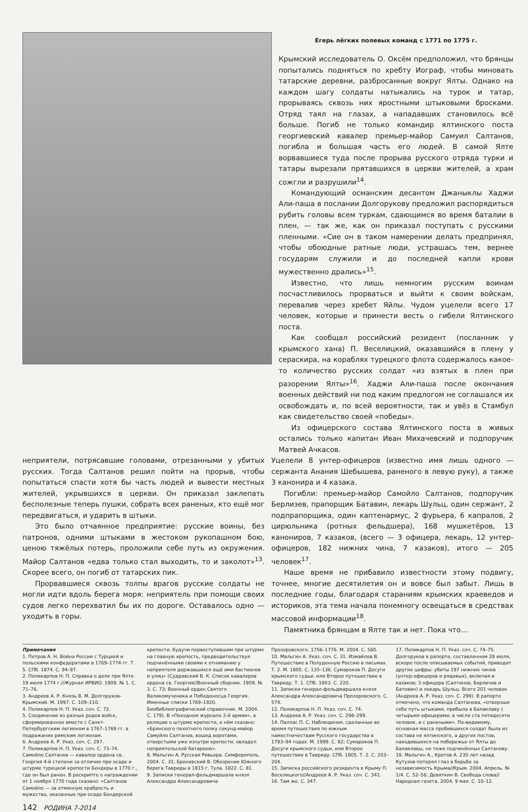Егерь лёгких полевых команд с 1771 по 1775 г.
Крымский исследователь О. Оксём предположил, что брянцы попытались подняться по хребту Иограф, чтобы миновать татарские деревни, разбросанные вокруг Ялты. Однако на каждом шагу солдаты натыкались на турок и татар, прорываясь сквозь них яростными штыковыми бросками. Отряд таял на глазах, а нападавших становилось всё больше. Погиб не только командир ялтинского поста георгиевский кавалер премьер-майор Самуил Салтанов, погибла и большая часть его людей. В самой Ялте ворвавшиеся туда после прорыва русского отряда турки и татары вырезали прятавшихся в церкви жителей, а храм сожгли и разрушили<sup>14</sup>.
Командующий османским десантом Джаныклы Хаджи Али-паша в послании Долгорукову предложил распорядиться рубить головы всем туркам, сдающимся во время баталии в плен, — так же, как он приказал поступать с русскими пленными. «Сие он в таком намерении делать предпринял, чтобы обоюдные ратные люди, устрашась тем, вернее государям служили и до последней капли крови мужественно дрались»<sup>15</sup>.
Известно, что лишь немногим русским воинам посчастливилось прорваться и выйти к своим войскам, перевалив через хребет Яйлы. Чудом уцелели всего 17 человек, которые и принести весть о гибели Ялтинского поста.
Как сообщал российский резидент (посланник у крымского хана) П. Веселицкий, оказавшийся в плену у сераскира, на кораблях турецкого флота содержалось какое-то количество русских солдат «из взятых в плен при разорении Ялты»<sup>16</sup>. Хаджи Али-паша после окончания военных действий ни под каким предлогом не соглашался их освобождать и, по всей вероятности, так и увёз в Стамбул как свидетельство своей «победы».
Из офицерского состава Ялтинского поста в живых остались только капитан Иван Михачевский и подпоручик Матвей Ачкасов.
неприятели, потрясавшие головами, отрезанными у убитых русских. Тогда Салтанов решил пойти на прорыв, чтобы попытаться спасти хотя бы часть людей и вывести местных жителей, укрывшихся в церкви. Он приказал заклепать бесполезные теперь пушки, собрать всех раненых, кто ещё мог передвигаться, и ударить в штыки.
Это было отчаянное предприятие: русские воины, без патронов, одними штыками в жестоком рукопашном бою, ценою тяжёлых потерь, проложили себе путь из окружения. Майор Салтанов «едва только стал выходить, то и заколот»<sup>13</sup>. Скорее всего, он погиб от татарских пик.
Прорвавшиеся сквозь толпы врагов русские солдаты не могли идти вдоль берега моря: неприятель при помощи своих судов легко перехватил бы их по дороге. Оставалось одно — уходить в горы.
Уцелели 8 унтер-офицеров (известно имя лишь одного — сержанта Анания Шебышева, раненого в левую руку), а также 3 канонира и 4 казака.
Погибли: премьер-майор Самойло Салтанов, подпоручик Берлизев, прапорщик Батавин, лекарь Шульц, один сержант, 2 подпрапорщика, один каптенармус, 2 фурьера, 6 капралов, 2 цирюльника (ротных фельдшера), 168 мушкетёров, 13 канониров, 7 казаков, (всего — 3 офицера, лекарь, 12 унтер-офицеров, 182 нижних чина, 7 казаков), итого — 205 человек<sup>17</sup>.
Наше время не прибавило известности этому подвигу, точнее, многие десятилетия он и вовсе был забыт. Лишь в последние годы, благодаря стараниям крымских краеведов и историков, эта тема начала понемногу освещаться в средствах массовой информации<sup>18</sup>.
Памятника брянцам в Ялте так и нет. Пока что…
Примечания
1. Петров А. Н. Война России с Турцией и польскими конфедератами в 1769–1774 гг. Т. 5. СПб. 1874. С. 94–97.
2. Поликарпов Н. П. Справка о деле при Ялте 19 июля 1774 г.//Журнал ИРВИО. 1909. № 1. С. 71–76.
3. Андреев А. Р. Князь В. М. Долгоруков-Крымский. М. 1997. С. 109–110.
4. Поликарпов Н. П. Указ. соч. С. 72.
5. Соединение из разных родов войск, сформированное вместе с Санкт-Петербургским легионом в 1767–1769 гг. в подражание римским легионам.
6. Андреев А. Р. Указ. соч. С. 297.
7. Поликарпов Н. П. Указ. соч. С. 73–74. Самойло Салтанов — кавалер ордена св. Георгия 4-й степени за отличие при осаде и штурме турецкой крепости Бендеры в 1770 г., где он был ранен. В рескрипте о награждении от 1 ноября 1770 года сказано: «Салтанов Самойло — за отменную храбрость и мужество, оказанные при осаде Бендерской
крепости, будучи первоступившим при штурме на главную крепость, предводительствуя подчинёнными своими к отниманию у неприятеля державшихся ещё ими бастионов и улиц» (Судравский В. К. Список кавалеров ордена св. Георгия//Военный сборник. 1909. № 3. С. 73; Военный орден Святого Великомученика и Победоносца Георгия. Именные списки 1769–1920. Биобиблиографический справочник. М. 2004. С. 179). В «Походном журнале 2-й армии», в реляции о штурме крепости, о нём сказано: «Брянского пехотного полку секунд-майор Самуйло Салтанов, вошед воротами, отверстыми уже изнутри крепости, овладел неприятельской батареею».
8. Мальгин А. Русская Ривьера. Симферополь. 2004. С. 31; Броневский В. Обозрение Южного берега Тавриды в 1815 г. Тула. 1822. С. 81.
9. Записки генерал-фельдмаршала князя Александра Александровича
Прозоровского. 1756–1776. М. 2004. С. 580.
10. Мальгин А. Указ. соч. С. 31. Измайлов В. Путешествие в Полуденную Россию в письмах. Т. 2. М. 1805. С. 135–136. Сумароков П. Досуги крымского судьи, или Второе путешествие в Тавриду. Т. 1. СПб. 1803. С. 220.
11. Записки генерал-фельдмаршала князя Александра Александровича Прозоровского. С. 574.
12. Поликарпов Н. П. Указ. соч. С. 74.
13. Андреев А. Р. Указ. соч. С. 298–299.
14. Паллас П. С. Наблюдения, сделанные во время путешествия по южным наместничествам Русского государства в 1793–94 годах. М. 1999. С. 82; Сумароков П. Досуги крымского судьи, или Второе путешествие в Тавриду. СПб. 1805. Т. 2. С. 203–204.
15. Записка российского резидента в Крыму П. Веселицкого//Андреев А. Р. Указ. соч. С. 341.
16. Там же. С. 347.
17. Поликарпов Н. П. Указ. соч. С. 74–75. Долгоруков в рапорте, составленном 28 июля, вскоре после описываемых событий, приводит другие цифры: убиты 197 нижних чинов (унтер-офицеров и рядовых), включая и казаков; 3 офицера (Салтанов, Берличев и Батовин) и лекарь Шульц. Всего 201 человек (Андреев А. Р. Указ. соч. С. 299). В рапорте отмечено, что команда Салтанова, «отверзши себе путь штыками, прибыла в Балаклаву с четырьмя офицерами, в числе ста пятидесяти человек, и с ранеными». По-видимому, основная масса пробившихся солдат была из состава не ялтинского, а других постов, находившихся на побережье от Ялты до Балаклавы, но тоже подчинённых Салтанову.
18. Мальгин А., Кротов А. 230 лет назад Кутузов потерял глаз в борьбе за независимость Крыма//Крым. 2004. Апрель. № 1/4. С. 52–56; Девяткин В. Свобода слова//Народная газета. 2004. 9 мая. С. 10–12.
142 РОДИНА 7-2014